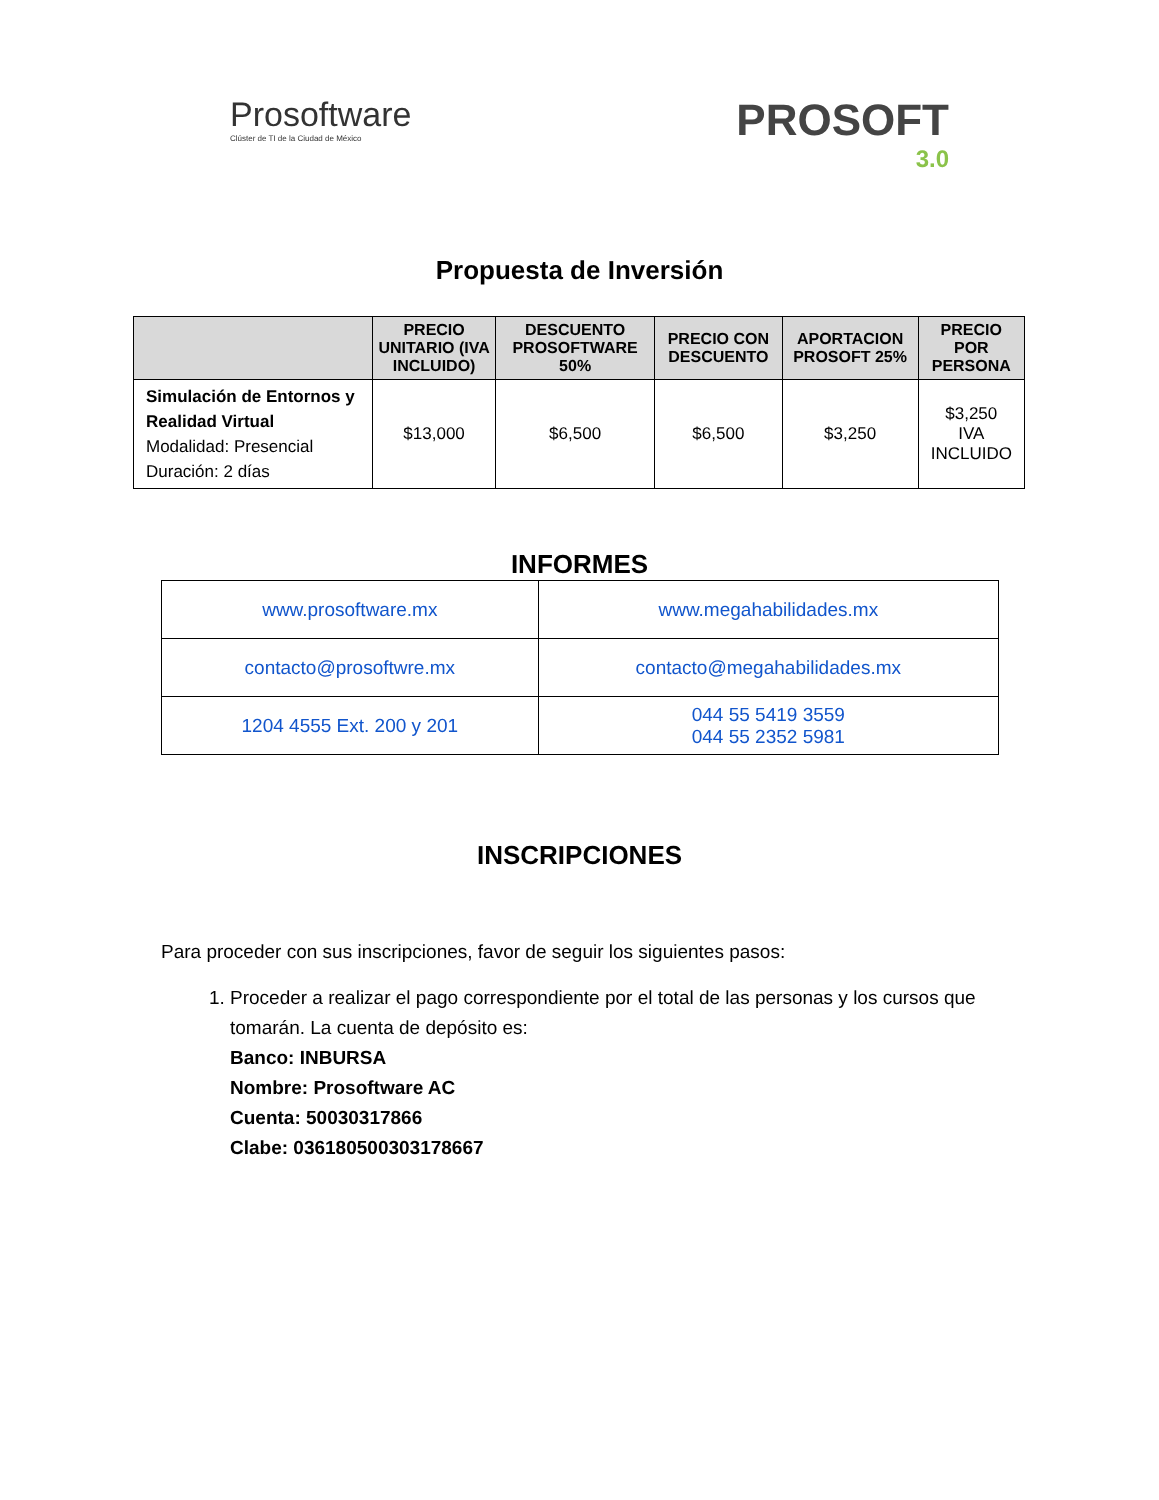Prosoftware
Clúster de TI de la Ciudad de México
PROSOFT
3.0
Propuesta de Inversión
| | PRECIO UNITARIO (IVA INCLUIDO) | DESCUENTO PROSOFTWARE 50% | PRECIO CON DESCUENTO | APORTACION PROSOFT 25% | PRECIO POR PERSONA |
| --- | --- | --- | --- | --- | --- |
| Simulación de Entornos y Realidad Virtual Modalidad: Presencial Duración: 2 días | $13,000 | $6,500 | $6,500 | $3,250 | $3,250 IVA INCLUIDO |
INFORMES
| www.prosoftware.mx | www.megahabilidades.mx |
| contacto@prosoftwre.mx | contacto@megahabilidades.mx |
| 1204 4555 Ext. 200 y 201 | 044 55 5419 3559 044 55 2352 5981 |
INSCRIPCIONES
Para proceder con sus inscripciones, favor de seguir los siguientes pasos:
1. Proceder a realizar el pago correspondiente por el total de las personas y los cursos que tomarán. La cuenta de depósito es:
Banco: INBURSA
Nombre: Prosoftware AC
Cuenta: 50030317866
Clabe: 036180500303178667